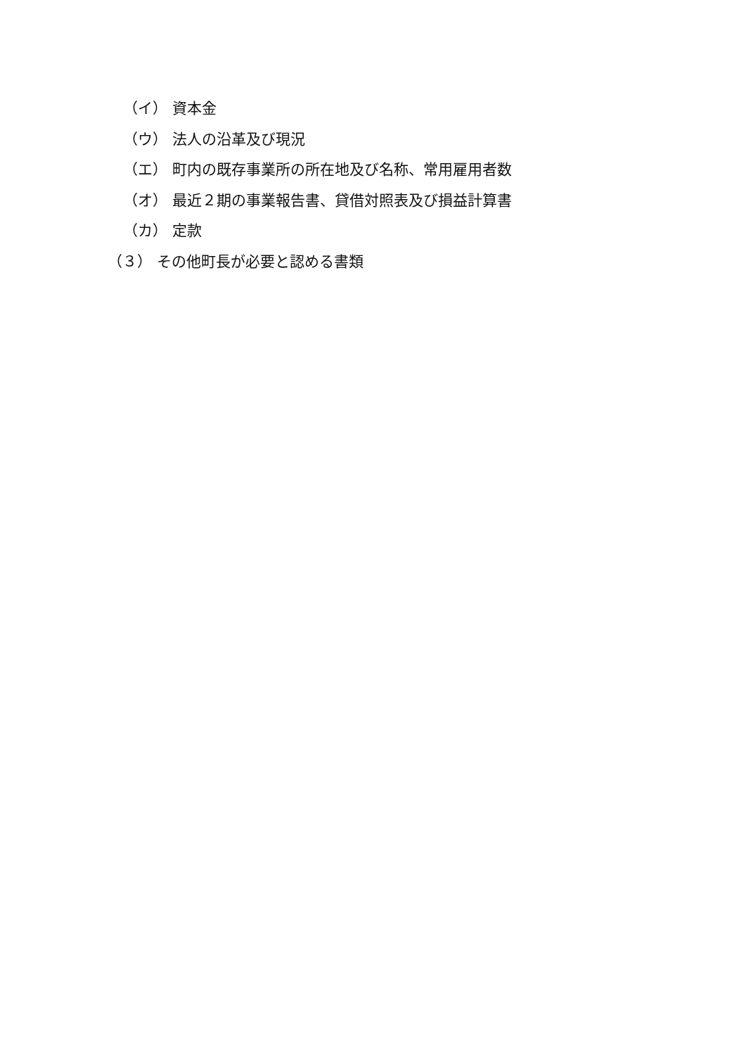（イ） 資本金
（ウ） 法人の沿革及び現況
（エ） 町内の既存事業所の所在地及び名称、常用雇用者数
（オ） 最近２期の事業報告書、貸借対照表及び損益計算書
（カ） 定款
（３） その他町長が必要と認める書類